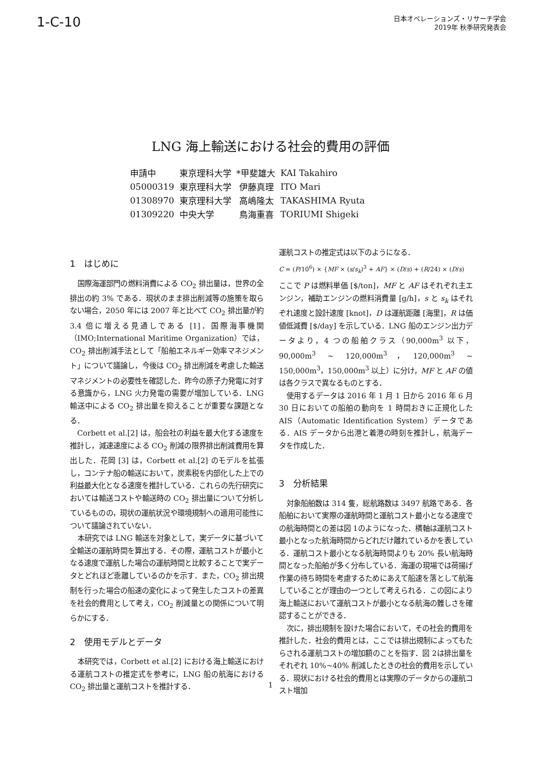1-C-10
日本オペレーションズ・リサーチ学会
2019年 秋季研究発表会
LNG 海上輸送における社会的費用の評価
| 申請中 | 東京理科大学 | *甲斐雄大 | KAI Takahiro |
| 05000319 | 東京理科大学 | 伊藤真理 | ITO Mari |
| 01308970 | 東京理科大学 | 高嶋隆太 | TAKASHIMA Ryuta |
| 01309220 | 中央大学 | 鳥海重喜 | TORIUMI Shigeki |
1　はじめに
国際海運部門の燃料消費による CO<sub>2</sub> 排出量は，世界の全排出の約 3% である．現状のまま排出削減等の施策を取らない場合，2050 年には 2007 年と比べて CO<sub>2</sub> 排出量が約 3.4 倍に増える見通しである [1]．国際海事機関（IMO;International Maritime Organization）では，CO<sub>2</sub> 排出削減手法として「船舶エネルギー効率マネジメント」について議論し，今後は CO<sub>2</sub> 排出削減を考慮した輸送マネジメントの必要性を確認した．昨今の原子力発電に対する意識から，LNG 火力発電の需要が増加している．LNG 輸送中による CO<sub>2</sub> 排出量を抑えることが重要な課題となる．
Corbett et al.[2] は，船会社の利益を最大化する速度を推計し，減速速度による CO<sub>2</sub> 削減の限界排出削減費用を算出した．花岡 [3] は，Corbett et al.[2] のモデルを拡張し，コンテナ船の輸送において，炭素税を内部化した上での利益最大化となる速度を推計している．これらの先行研究においては輸送コストや輸送時の CO<sub>2</sub> 排出量について分析しているものの，現状の運航状況や環境規制への適用可能性について議論されていない．
本研究では LNG 輸送を対象として，実データに基づいて全輸送の運航時間を算出する．その際，運航コストが最小となる速度で運航した場合の運航時間と比較することで実データとどれほど乖離しているのかを示す．また，CO<sub>2</sub> 排出規制を行った場合の船速の変化によって発生したコストの差異を社会的費用として考え，CO<sub>2</sub> 削減量との関係について明らかにする．
2　使用モデルとデータ
本研究では，Corbett et al.[2] における海上輸送における運航コストの推定式を参考に，LNG 船の航海における CO<sub>2</sub> 排出量と運航コストを推計する．
運航コストの推定式は以下のようになる．
C = (P/10<sup>6</sup>) × {MF × (s/s<sub>k</sub>)<sup>3</sup> + AF} × (D/s) + (R/24) × (D/s)
ここで P は燃料単価 [$/ton]，MF と AF はそれぞれ主エンジン，補助エンジンの燃料消費量 [g/h]，s と s<sub>k</sub> はそれぞれ速度と設計速度 [knot]，D は運航距離 [海里]，R は価値低減費 [$/day] を示している．LNG 船のエンジン出力データより，4 つの船舶クラス（90,000m<sup>3</sup> 以下，90,000m<sup>3</sup> ∼ 120,000m<sup>3</sup>，120,000m<sup>3</sup> ∼ 150,000m<sup>3</sup>，150,000m<sup>3</sup> 以上）に分け，MF と AF の値は各クラスで異なるものとする．
使用するデータは 2016 年 1 月 1 日から 2016 年 6 月 30 日においての船舶の動向を 1 時間おきに正規化した AIS（Automatic Identification System）データである．AIS データから出港と着港の時刻を推計し，航海データを作成した．
3　分析結果
対象船舶数は 314 隻，総航路数は 3497 航路である．各船舶において実際の運航時間と運航コスト最小となる速度での航海時間との差は図 1のようになった．横軸は運航コスト最小となった航海時間からどれだけ離れているかを表している．運航コスト最小となる航海時間よりも 20% 長い航海時間となった船舶が多く分布している．海運の現場では荷揚げ作業の待ち時間を考慮するためにあえて船速を落として航海していることが理由の一つとして考えられる．この図により海上輸送において運航コストが最小となる航海の難しさを確認することができる．
次に，排出規制を設けた場合において，その社会的費用を推計した．社会的費用とは，ここでは排出規制によってもたらされる運航コストの増加額のことを指す．図 2は排出量をそれぞれ 10%∼40% 削減したときの社会的費用を示している．現状における社会的費用とは実際のデータからの運航コスト増加
1